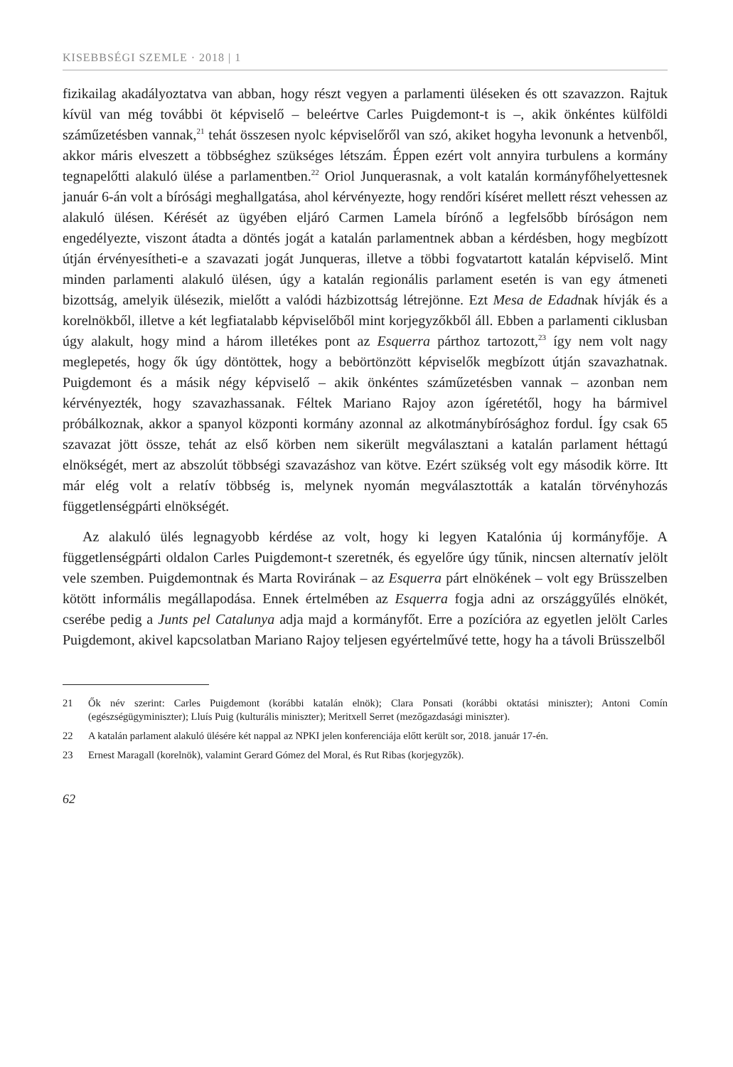KISEBBSÉGI SZEMLE · 2018 | 1
fizikailag akadályoztatva van abban, hogy részt vegyen a parlamenti üléseken és ott szavazzon. Rajtuk kívül van még további öt képviselő – beleértve Carles Puigdemont-t is –, akik önkéntes külföldi száműzetésben vannak,<sup>21</sup> tehát összesen nyolc képviselőről van szó, akiket hogyha levonunk a hetvenből, akkor máris elveszett a többséghez szükséges létszám. Éppen ezért volt annyira turbulens a kormány tegnapelőtti alakuló ülése a parlamentben.<sup>22</sup> Oriol Junquerasnak, a volt katalán kormányfőhelyettesnek január 6-án volt a bírósági meghallgatása, ahol kérvényezte, hogy rendőri kíséret mellett részt vehessen az alakuló ülésen. Kérését az ügyében eljáró Carmen Lamela bírónő a legfelsőbb bíróságon nem engedélyezte, viszont átadta a döntés jogát a katalán parlamentnek abban a kérdésben, hogy megbízott útján érvényesítheti-e a szavazati jogát Junqueras, illetve a többi fogvatartott katalán képviselő. Mint minden parlamenti alakuló ülésen, úgy a katalán regionális parlament esetén is van egy átmeneti bizottság, amelyik ülésezik, mielőtt a valódi házbizottság létrejönne. Ezt Mesa de Edadnak hívják és a korelnökből, illetve a két legfiatalabb képviselőből mint korjegyzőkből áll. Ebben a parlamenti ciklusban úgy alakult, hogy mind a három illetékes pont az Esquerra párthoz tartozott,<sup>23</sup> így nem volt nagy meglepetés, hogy ők úgy döntöttek, hogy a bebörtönzött képviselők megbízott útján szavazhatnak. Puigdemont és a másik négy képviselő – akik önkéntes száműzetésben vannak – azonban nem kérvényezték, hogy szavazhassanak. Féltek Mariano Rajoy azon ígéretétől, hogy ha bármivel próbálkoznak, akkor a spanyol központi kormány azonnal az alkotmánybírósághoz fordul. Így csak 65 szavazat jött össze, tehát az első körben nem sikerült megválasztani a katalán parlament héttagú elnökségét, mert az abszolút többségi szavazáshoz van kötve. Ezért szükség volt egy második körre. Itt már elég volt a relatív többség is, melynek nyomán megválasztották a katalán törvényhozás függetlenségpárti elnökségét.
Az alakuló ülés legnagyobb kérdése az volt, hogy ki legyen Katalónia új kormányfője. A függetlenségpárti oldalon Carles Puigdemont-t szeretnék, és egyelőre úgy tűnik, nincsen alternatív jelölt vele szemben. Puigdemontnak és Marta Rovirának – az Esquerra párt elnökének – volt egy Brüsszelben kötött informális megállapodása. Ennek értelmében az Esquerra fogja adni az országgyűlés elnökét, cserébe pedig a Junts pel Catalunya adja majd a kormányfőt. Erre a pozícióra az egyetlen jelölt Carles Puigdemont, akivel kapcsolatban Mariano Rajoy teljesen egyértelművé tette, hogy ha a távoli Brüsszelből
21 Ők név szerint: Carles Puigdemont (korábbi katalán elnök); Clara Ponsati (korábbi oktatási miniszter); Antoni Comín (egészségügyminiszter); Lluís Puig (kulturális miniszter); Meritxell Serret (mezőgazdasági miniszter).
22 A katalán parlament alakuló ülésére két nappal az NPKI jelen konferenciája előtt került sor, 2018. január 17-én.
23 Ernest Maragall (korelnök), valamint Gerard Gómez del Moral, és Rut Ribas (korjegyzők).
62